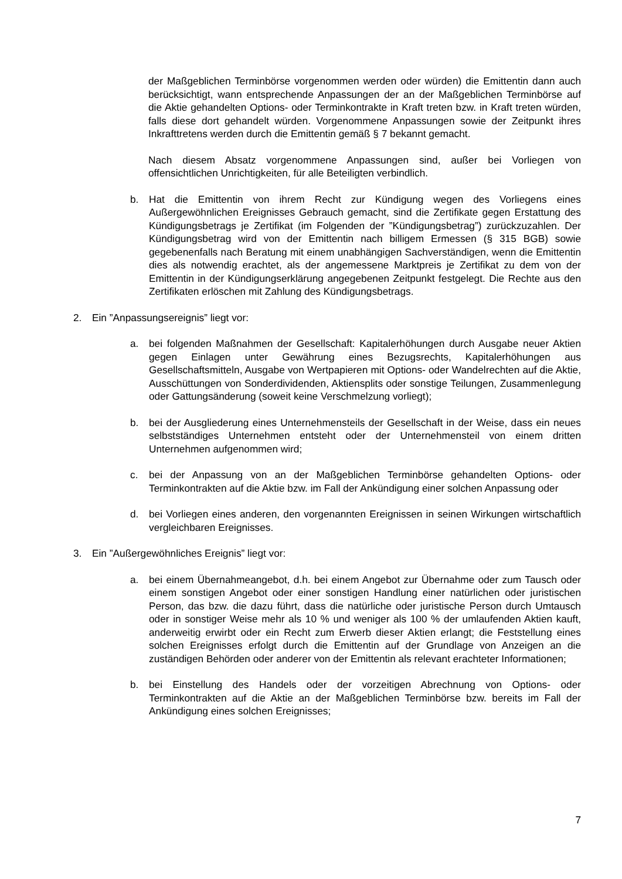der Maßgeblichen Terminbörse vorgenommen werden oder würden) die Emittentin dann auch berücksichtigt, wann entsprechende Anpassungen der an der Maßgeblichen Terminbörse auf die Aktie gehandelten Options- oder Terminkontrakte in Kraft treten bzw. in Kraft treten würden, falls diese dort gehandelt würden. Vorgenommene Anpassungen sowie der Zeitpunkt ihres Inkrafttretens werden durch die Emittentin gemäß § 7 bekannt gemacht.
Nach diesem Absatz vorgenommene Anpassungen sind, außer bei Vorliegen von offensichtlichen Unrichtigkeiten, für alle Beteiligten verbindlich.
b. Hat die Emittentin von ihrem Recht zur Kündigung wegen des Vorliegens eines Außergewöhnlichen Ereignisses Gebrauch gemacht, sind die Zertifikate gegen Erstattung des Kündigungsbetrags je Zertifikat (im Folgenden der ”Kündigungsbetrag”) zurückzuzahlen. Der Kündigungsbetrag wird von der Emittentin nach billigem Ermessen (§ 315 BGB) sowie gegebenenfalls nach Beratung mit einem unabhängigen Sachverständigen, wenn die Emittentin dies als notwendig erachtet, als der angemessene Marktpreis je Zertifikat zu dem von der Emittentin in der Kündigungserklärung angegebenen Zeitpunkt festgelegt. Die Rechte aus den Zertifikaten erlöschen mit Zahlung des Kündigungsbetrags.
2. Ein ”Anpassungsereignis” liegt vor:
a. bei folgenden Maßnahmen der Gesellschaft: Kapitalerhöhungen durch Ausgabe neuer Aktien gegen Einlagen unter Gewährung eines Bezugsrechts, Kapitalerhöhungen aus Gesellschaftsmitteln, Ausgabe von Wertpapieren mit Options- oder Wandelrechten auf die Aktie, Ausschüttungen von Sonderdividenden, Aktiensplits oder sonstige Teilungen, Zusammenlegung oder Gattungsänderung (soweit keine Verschmelzung vorliegt);
b. bei der Ausgliederung eines Unternehmensteils der Gesellschaft in der Weise, dass ein neues selbstständiges Unternehmen entsteht oder der Unternehmensteil von einem dritten Unternehmen aufgenommen wird;
c. bei der Anpassung von an der Maßgeblichen Terminbörse gehandelten Options- oder Terminkontrakten auf die Aktie bzw. im Fall der Ankündigung einer solchen Anpassung oder
d. bei Vorliegen eines anderen, den vorgenannten Ereignissen in seinen Wirkungen wirtschaftlich vergleichbaren Ereignisses.
3. Ein ”Außergewöhnliches Ereignis” liegt vor:
a. bei einem Übernahmeangebot, d.h. bei einem Angebot zur Übernahme oder zum Tausch oder einem sonstigen Angebot oder einer sonstigen Handlung einer natürlichen oder juristischen Person, das bzw. die dazu führt, dass die natürliche oder juristische Person durch Umtausch oder in sonstiger Weise mehr als 10 % und weniger als 100 % der umlaufenden Aktien kauft, anderweitig erwirbt oder ein Recht zum Erwerb dieser Aktien erlangt; die Feststellung eines solchen Ereignisses erfolgt durch die Emittentin auf der Grundlage von Anzeigen an die zuständigen Behörden oder anderer von der Emittentin als relevant erachteter Informationen;
b. bei Einstellung des Handels oder der vorzeitigen Abrechnung von Options- oder Terminkontrakten auf die Aktie an der Maßgeblichen Terminbörse bzw. bereits im Fall der Ankündigung eines solchen Ereignisses;
7